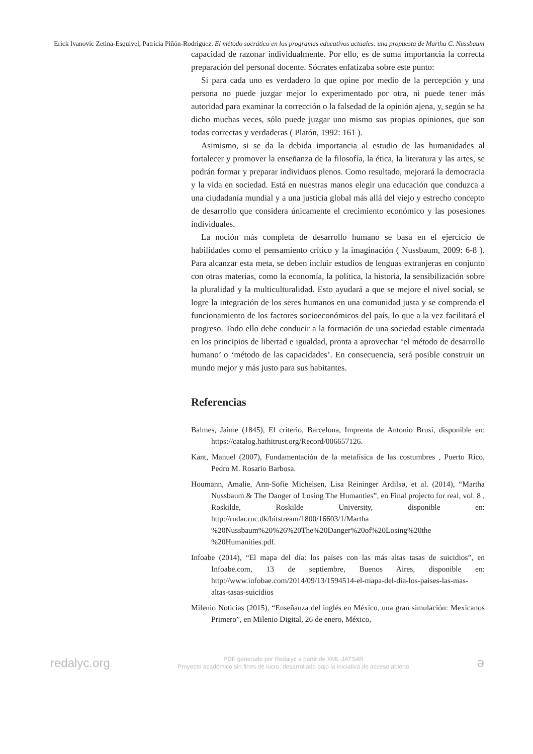Erick Ivanovic Zetina-Esquivel, Patricia Piñón-Rodríguez. El método socrático en los programas educativos actuales: una propuesta de Martha C. Nussbaum
capacidad de razonar individualmente. Por ello, es de suma importancia la correcta preparación del personal docente. Sócrates enfatizaba sobre este punto:
Si para cada uno es verdadero lo que opine por medio de la percepción y una persona no puede juzgar mejor lo experimentado por otra, ni puede tener más autoridad para examinar la corrección o la falsedad de la opinión ajena, y, según se ha dicho muchas veces, sólo puede juzgar uno mismo sus propias opiniones, que son todas correctas y verdaderas ( Platón, 1992: 161 ).
Asimismo, si se da la debida importancia al estudio de las humanidades al fortalecer y promover la enseñanza de la filosofía, la ética, la literatura y las artes, se podrán formar y preparar individuos plenos. Como resultado, mejorará la democracia y la vida en sociedad. Está en nuestras manos elegir una educación que conduzca a una ciudadanía mundial y a una justicia global más allá del viejo y estrecho concepto de desarrollo que considera únicamente el crecimiento económico y las posesiones individuales.
La noción más completa de desarrollo humano se basa en el ejercicio de habilidades como el pensamiento crítico y la imaginación ( Nussbaum, 2009: 6-8 ). Para alcanzar esta meta, se deben incluir estudios de lenguas extranjeras en conjunto con otras materias, como la economía, la política, la historia, la sensibilización sobre la pluralidad y la multiculturalidad. Esto ayudará a que se mejore el nivel social, se logre la integración de los seres humanos en una comunidad justa y se comprenda el funcionamiento de los factores socioeconómicos del país, lo que a la vez facilitará el progreso. Todo ello debe conducir a la formación de una sociedad estable cimentada en los principios de libertad e igualdad, pronta a aprovechar ‘el método de desarrollo humano’ o ‘método de las capacidades’. En consecuencia, será posible construir un mundo mejor y más justo para sus habitantes.
Referencias
Balmes, Jaime (1845), El criterio, Barcelona, Imprenta de Antonio Brusi, disponible en: https://catalog.hathitrust.org/Record/006657126.
Kant, Manuel (2007), Fundamentación de la metafísica de las costumbres , Puerto Rico, Pedro M. Rosario Barbosa.
Houmann, Amalie, Ann-Sofie Michelsen, Lisa Reininger Ardilsø, et al. (2014), “Martha Nussbaum & The Danger of Losing The Humanties”, en Final projecto for real, vol. 8 , Roskilde, Roskilde University, disponible en: http://rudar.ruc.dk/bitstream/1800/16603/1/Martha %20Nussbaum%20%26%20The%20Danger%20of%20Losing%20the %20Humanities.pdf.
Infoabe (2014), “El mapa del día: los países con las más altas tasas de suicidios”, en Infoabe.com, 13 de septiembre, Buenos Aires, disponible en: http://www.infobae.com/2014/09/13/1594514-el-mapa-del-dia-los-paises-las-mas-altas-tasas-suicidios
Milenio Noticias (2015), “Enseñanza del inglés en México, una gran simulación: Mexicanos Primero”, en Milenio Digital, 26 de enero, México,
redalyc.org
PDF generado por Redalyc a partir de XML-JATS4R
Proyecto académico sin fines de lucro, desarrollado bajo la iniciativa de acceso abierto
ə